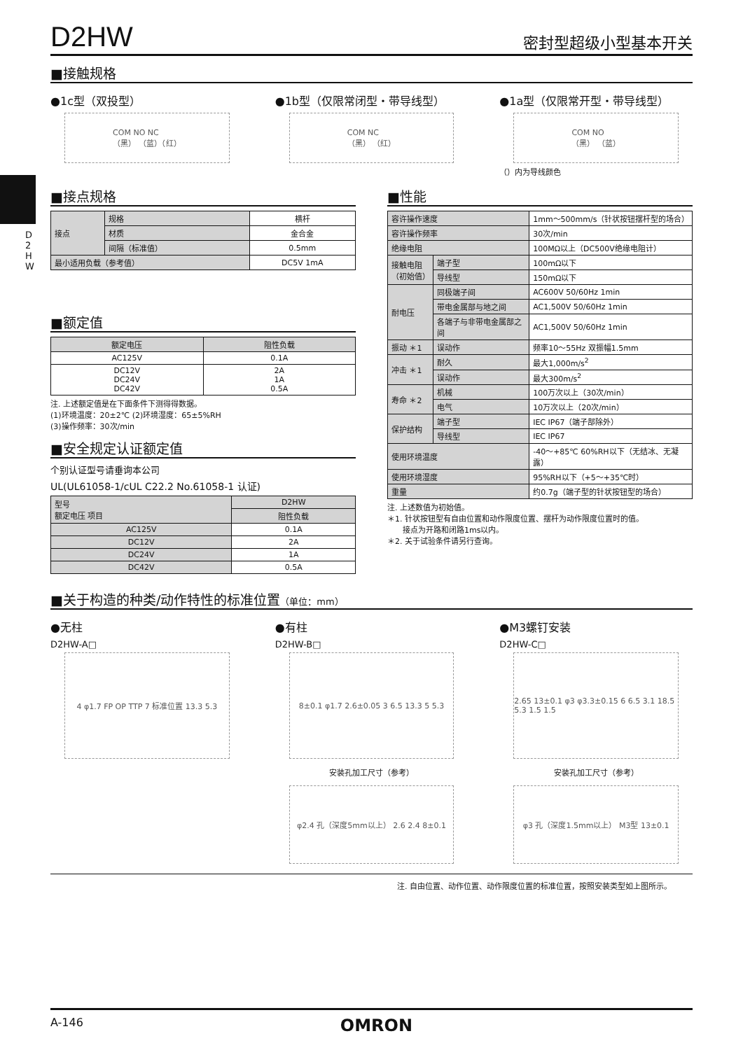D 2 H W
D2HW
密封型超级小型基本开关
■接触规格
●1c型（双投型）
COM NO NC
（黑） （蓝）（红）
●1b型（仅限常闭型・带导线型）
COM NC
（黑） （红）
●1a型（仅限常开型・带导线型）
COM NO
（黑） （蓝）
（）内为导线颜色
■接点规格
| 接点 | 规格 | 横杆 |
| | 材质 | 金合金 |
| | 间隔（标准值） | 0.5mm |
| 最小适用负载（参考值） | | DC5V 1mA |
■额定值
| 额定电压 | 阻性负载 |
| --- | --- |
| AC125V | 0.1A |
| DC12V DC24V DC42V | 2A 1A 0.5A |
注. 上述额定值是在下面条件下测得得数据。
(1)环境温度：20±2℃ (2)环境湿度：65±5%RH
(3)操作频率：30次/min
■安全规定认证额定值
个别认证型号请垂询本公司
UL(UL61058-1/cUL C22.2 No.61058-1 认证)
| 型号 额定电压 项目 | D2HW |
| | 阻性负载 |
| AC125V | 0.1A |
| DC12V | 2A |
| DC24V | 1A |
| DC42V | 0.5A |
■性能
| 容许操作速度 | | 1mm～500mm/s（针状按钮摆杆型的场合） |
| 容许操作频率 | | 30次/min |
| 绝缘电阻 | | 100MΩ以上（DC500V绝缘电阻计） |
| 接触电阻 （初始值） | 端子型 | 100mΩ以下 |
| | 导线型 | 150mΩ以下 |
| 耐电压 | 同极端子间 | AC600V 50/60Hz 1min |
| | 带电金属部与地之间 | AC1,500V 50/60Hz 1min |
| | 各端子与非带电金属部之间 | AC1,500V 50/60Hz 1min |
| 振动 ＊1 | 误动作 | 频率10～55Hz 双振幅1.5mm |
| 冲击 ＊1 | 耐久 | 最大1,000m/s<sup>2</sup> |
| | 误动作 | 最大300m/s<sup>2</sup> |
| 寿命 ＊2 | 机械 | 100万次以上（30次/min） |
| | 电气 | 10万次以上（20次/min） |
| 保护结构 | 端子型 | IEC IP67（端子部除外） |
| | 导线型 | IEC IP67 |
| 使用环境温度 | | -40～+85℃ 60%RH以下（无结冰、无凝露） |
| 使用环境湿度 | | 95%RH以下（+5～+35℃时） |
| 重量 | | 约0.7g（端子型的针状按钮型的场合） |
注. 上述数值为初始值。
＊1. 针状按钮型有自由位置和动作限度位置、摆杆为动作限度位置时的值。
　　接点为开路和闭路1ms以内。
＊2. 关于试验条件请另行查询。
■关于构造的种类/动作特性的标准位置（单位：mm）
●无柱
D2HW-A□
4 φ1.7 FP OP TTP 7 标准位置 13.3 5.3
●有柱
D2HW-B□
8±0.1 φ1.7 2.6±0.05 3 6.5 13.3 5 5.3
安装孔加工尺寸（参考）
φ2.4 孔（深度5mm以上） 2.6 2.4 8±0.1
●M3螺钉安装
D2HW-C□
2.65 13±0.1 φ3 φ3.3±0.15 6 6.5 3.1 18.5 5.3 1.5 1.5
安装孔加工尺寸（参考）
φ3 孔（深度1.5mm以上） M3型 13±0.1
注. 自由位置、动作位置、动作限度位置的标准位置，按照安装类型如上图所示。
A-146 OMRON